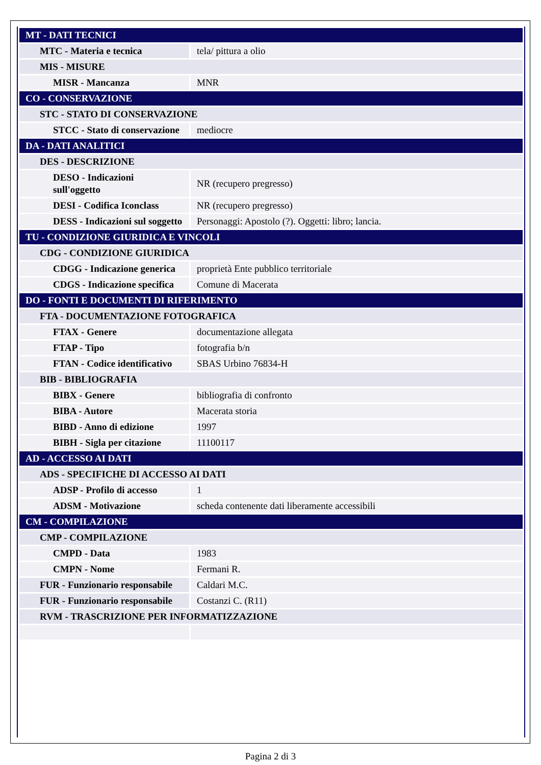| MT - DATI TECNICI | |
| MTC - Materia e tecnica | tela/ pittura a olio |
| MIS - MISURE | |
| MISR - Mancanza | MNR |
| CO - CONSERVAZIONE | |
| STC - STATO DI CONSERVAZIONE | |
| STCC - Stato di conservazione | mediocre |
| DA - DATI ANALITICI | |
| DES - DESCRIZIONE | |
| DESO - Indicazioni sull'oggetto | NR (recupero pregresso) |
| DESI - Codifica Iconclass | NR (recupero pregresso) |
| DESS - Indicazioni sul soggetto | Personaggi: Apostolo (?). Oggetti: libro; lancia. |
| TU - CONDIZIONE GIURIDICA E VINCOLI | |
| CDG - CONDIZIONE GIURIDICA | |
| CDGG - Indicazione generica | proprietà Ente pubblico territoriale |
| CDGS - Indicazione specifica | Comune di Macerata |
| DO - FONTI E DOCUMENTI DI RIFERIMENTO | |
| FTA - DOCUMENTAZIONE FOTOGRAFICA | |
| FTAX - Genere | documentazione allegata |
| FTAP - Tipo | fotografia b/n |
| FTAN - Codice identificativo | SBAS Urbino 76834-H |
| BIB - BIBLIOGRAFIA | |
| BIBX - Genere | bibliografia di confronto |
| BIBA - Autore | Macerata storia |
| BIBD - Anno di edizione | 1997 |
| BIBH - Sigla per citazione | 11100117 |
| AD - ACCESSO AI DATI | |
| ADS - SPECIFICHE DI ACCESSO AI DATI | |
| ADSP - Profilo di accesso | 1 |
| ADSM - Motivazione | scheda contenente dati liberamente accessibili |
| CM - COMPILAZIONE | |
| CMP - COMPILAZIONE | |
| CMPD - Data | 1983 |
| CMPN - Nome | Fermani R. |
| FUR - Funzionario responsabile | Caldari M.C. |
| FUR - Funzionario responsabile | Costanzi C. (R11) |
| RVM - TRASCRIZIONE PER INFORMATIZZAZIONE | |
Pagina 2 di 3